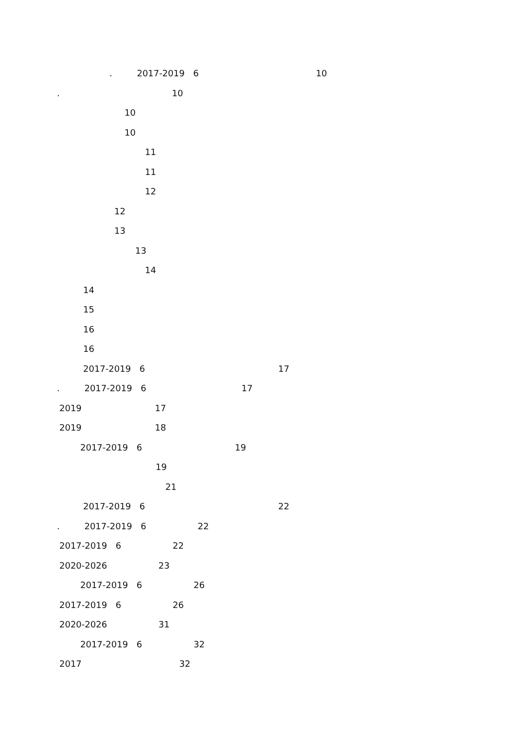. 2017-2019 6 10
. 10
10
10
11
11
12
12
13
13
14
14
15
16
16
2017-2019 6 17
. 2017-2019 6 17
2019 17
2019 18
2017-2019 6 19
19
21
2017-2019 6 22
. 2017-2019 6 22
2017-2019 6 22
2020-2026 23
2017-2019 6 26
2017-2019 6 26
2020-2026 31
2017-2019 6 32
2017 32